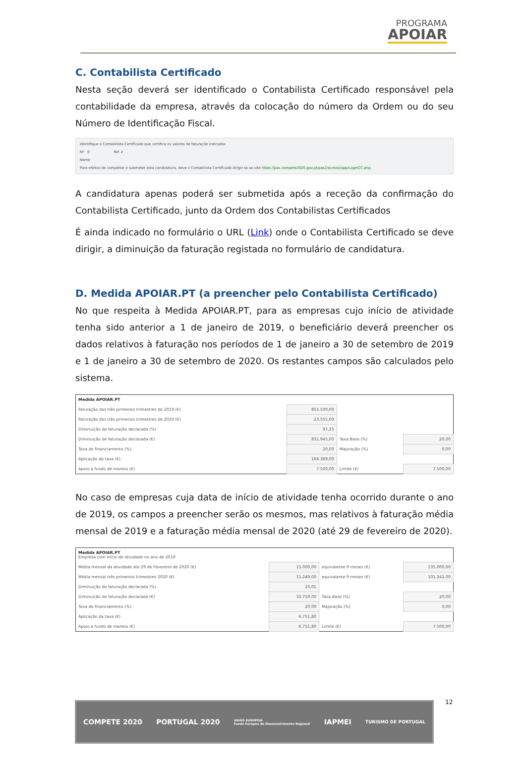PROGRAMA
APOIAR
C. Contabilista Certificado
Nesta seção deverá ser identificado o Contabilista Certificado responsável pela contabilidade da empresa, através da colocação do número da Ordem ou do seu Número de Identificação Fiscal.
Identifique o Contabilista Certificado que certifica os valores de faturação indicados
Nº 0 NIF ✔
Nome
Para efeitos de completar e submeter esta candidatura, deve o Contabilista Certificado dirigir-se ao site https://pas.compete2020.gov.pt/pas2/acesso/app/LoginCC.php.
A candidatura apenas poderá ser submetida após a receção da confirmação do Contabilista Certificado, junto da Ordem dos Contabilistas Certificados
É ainda indicado no formulário o URL (Link) onde o Contabilista Certificado se deve dirigir, a diminuição da faturação registada no formulário de candidatura.
D. Medida APOIAR.PT (a preencher pelo Contabilista Certificado)
No que respeita à Medida APOIAR.PT, para as empresas cujo início de atividade tenha sido anterior a 1 de janeiro de 2019, o beneficiário deverá preencher os dados relativos à faturação nos períodos de 1 de janeiro a 30 de setembro de 2019 e 1 de janeiro a 30 de setembro de 2020. Os restantes campos são calculados pelo sistema.
| Medida APOIAR.PT | | | |
| Faturação dos três primeiros trimestres de 2019 (€) | 855.500,00 | | |
| Faturação dos três primeiros trimestres de 2020 (€) | 23.555,00 | | |
| Diminuição de faturação declarada (%) | 97,25 | | |
| Diminuição de faturação declarada (€) | 831.945,00 | Taxa Base (%) | 20,00 |
| Taxa de financiamento (%) | 20,00 | Majoração (%) | 0,00 |
| Aplicação da taxa (€) | 166.389,00 | | |
| Apoio a fundo de maneio (€) | 7.500,00 | Limite (€) | 7.500,00 |
No caso de empresas cuja data de início de atividade tenha ocorrido durante o ano de 2019, os campos a preencher serão os mesmos, mas relativos à faturação média mensal de 2019 e a faturação média mensal de 2020 (até 29 de fevereiro de 2020).
| Medida APOIAR.PT Empresa com início de atividade no ano de 2019 | | | |
| Média mensal da atividade ate 29 de Fevereiro de 2020 (€) | 15.000,00 | equivalente 9 meses (€) | 135.000,00 |
| Média mensal três primeiros trimestres 2020 (€) | 11.249,00 | equivalente 9 meses (€) | 101.241,00 |
| Diminuição de faturação declarada (%) | 25,01 | | |
| Diminuição de faturação declarada (€) | 33.759,00 | Taxa Base (%) | 20,00 |
| Taxa de financiamento (%) | 20,00 | Majoração (%) | 0,00 |
| Aplicação da taxa (€) | 6.751,80 | | |
| Apoio a fundo de maneio (€) | 6.751,80 | Limite (€) | 7.500,00 |
12
COMPETE 2020 PORTUGAL 2020 UNIÃO EUROPEIA
Fundo Europeu de Desenvolvimento Regional IAPMEI TURISMO DE PORTUGAL